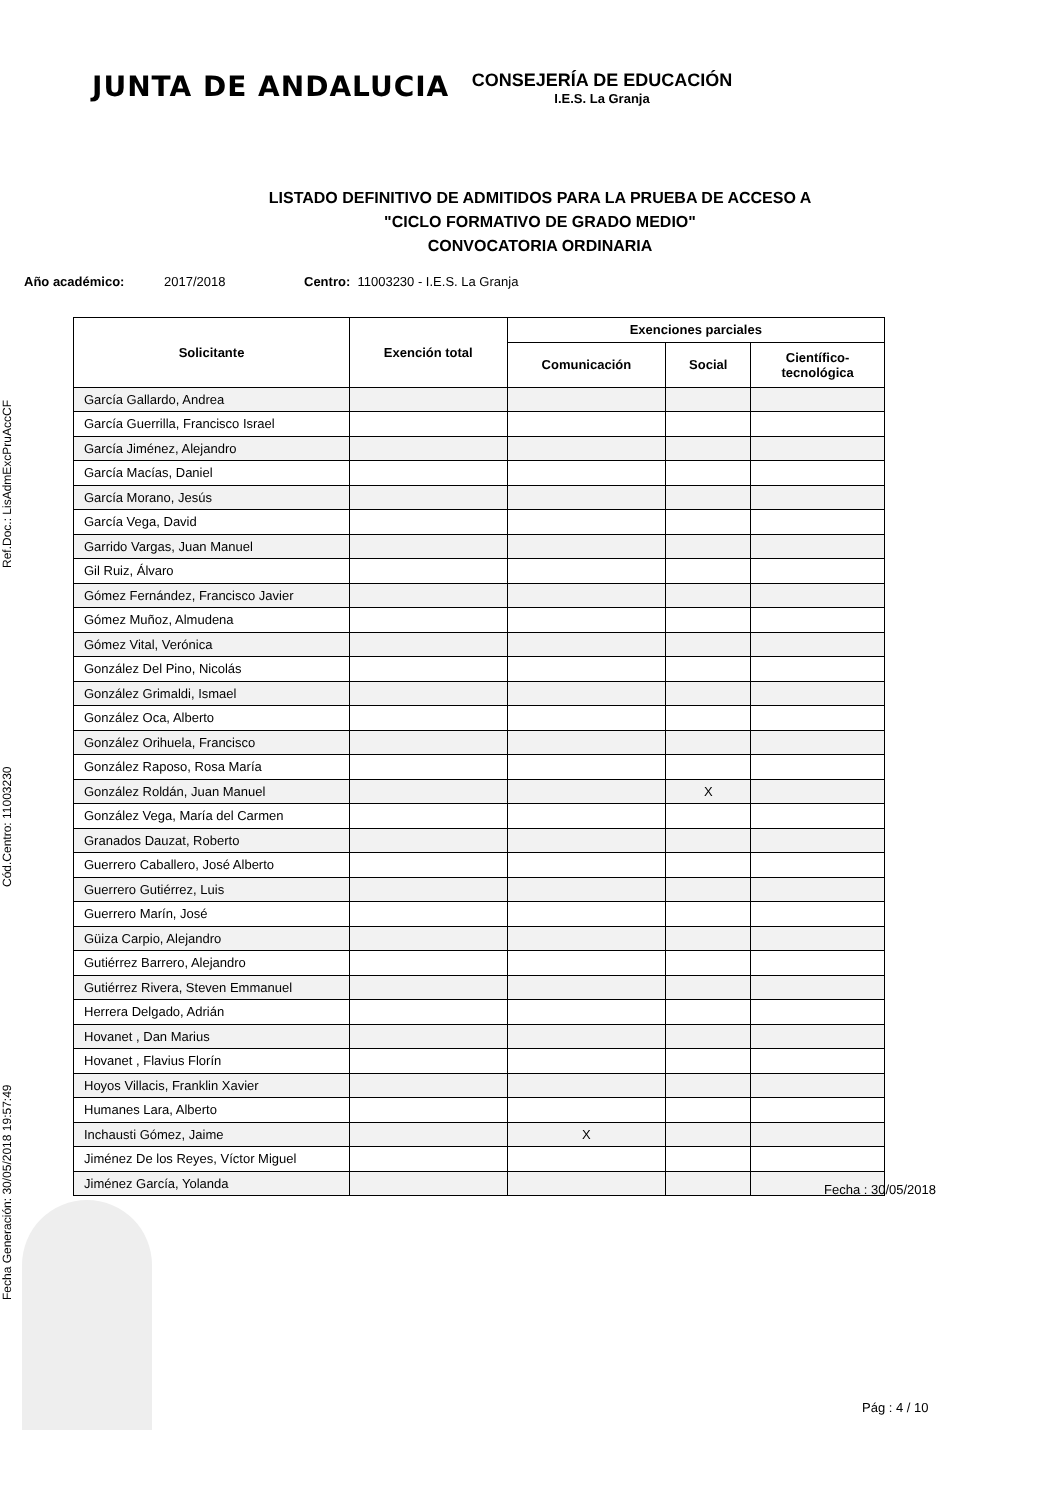JUNTA DE ANDALUCIA
CONSEJERÍA DE EDUCACIÓN
I.E.S. La Granja
LISTADO DEFINITIVO DE ADMITIDOS PARA LA PRUEBA DE ACCESO A
"CICLO FORMATIVO DE GRADO MEDIO"
CONVOCATORIA ORDINARIA
Año académico: 2017/2018 Centro: 11003230 - I.E.S. La Granja
| Solicitante | Exención total | Exenciones parciales | | |
| --- | --- | --- | --- | --- |
| | | Comunicación | Social | Científico- tecnológica |
| García Gallardo, Andrea | | | | |
| García Guerrilla, Francisco Israel | | | | |
| García Jiménez, Alejandro | | | | |
| García Macías, Daniel | | | | |
| García Morano, Jesús | | | | |
| García Vega, David | | | | |
| Garrido Vargas, Juan Manuel | | | | |
| Gil Ruiz, Álvaro | | | | |
| Gómez Fernández, Francisco Javier | | | | |
| Gómez Muñoz, Almudena | | | | |
| Gómez Vital, Verónica | | | | |
| González Del Pino, Nicolás | | | | |
| González Grimaldi, Ismael | | | | |
| González Oca, Alberto | | | | |
| González Orihuela, Francisco | | | | |
| González Raposo, Rosa María | | | | |
| González Roldán, Juan Manuel | | | X | |
| González Vega, María del Carmen | | | | |
| Granados Dauzat, Roberto | | | | |
| Guerrero Caballero, José Alberto | | | | |
| Guerrero Gutiérrez, Luis | | | | |
| Guerrero Marín, José | | | | |
| Güiza Carpio, Alejandro | | | | |
| Gutiérrez Barrero, Alejandro | | | | |
| Gutiérrez Rivera, Steven Emmanuel | | | | |
| Herrera Delgado, Adrián | | | | |
| Hovanet , Dan Marius | | | | |
| Hovanet , Flavius Florín | | | | |
| Hoyos Villacis, Franklin Xavier | | | | |
| Humanes Lara, Alberto | | | | |
| Inchausti Gómez, Jaime | | X | | |
| Jiménez De los Reyes, Víctor Miguel | | | | |
| Jiménez García, Yolanda | | | | |
Fecha Generación: 30/05/2018 19:57:49 Cód.Centro: 11003230 Ref.Doc.: LisAdmExcPruAccCF
Fecha : 30/05/2018
Pág : 4 / 10